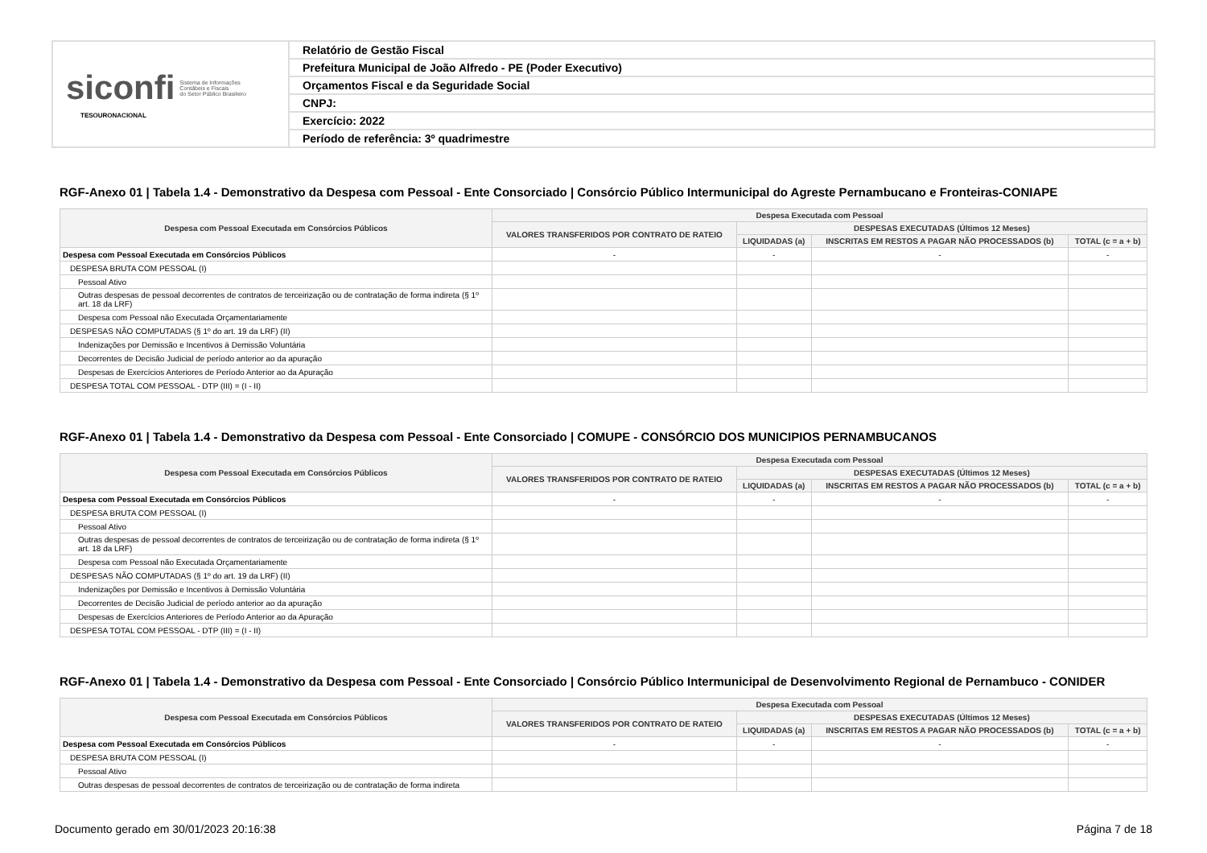| siconfi Sistema de Informações Contábeis e Fiscais do Setor Público Brasileiro TESOURONACIONAL | Relatório de Gestão Fiscal |
| | Prefeitura Municipal de João Alfredo - PE (Poder Executivo) |
| | Orçamentos Fiscal e da Seguridade Social |
| | CNPJ: |
| | Exercício: 2022 |
| | Período de referência: 3º quadrimestre |
RGF-Anexo 01 | Tabela 1.4 - Demonstrativo da Despesa com Pessoal - Ente Consorciado | Consórcio Público Intermunicipal do Agreste Pernambucano e Fronteiras-CONIAPE
| Despesa com Pessoal Executada em Consórcios Públicos | Despesa Executada com Pessoal | | | |
| --- | --- | --- | --- | --- |
| | VALORES TRANSFERIDOS POR CONTRATO DE RATEIO | DESPESAS EXECUTADAS (Últimos 12 Meses) | | |
| | | LIQUIDADAS (a) | INSCRITAS EM RESTOS A PAGAR NÃO PROCESSADOS (b) | TOTAL (c = a + b) |
| Despesa com Pessoal Executada em Consórcios Públicos | - | - | - | - |
| DESPESA BRUTA COM PESSOAL (I) | | | | |
| Pessoal Ativo | | | | |
| Outras despesas de pessoal decorrentes de contratos de terceirização ou de contratação de forma indireta (§ 1º art. 18 da LRF) | | | | |
| Despesa com Pessoal não Executada Orçamentariamente | | | | |
| DESPESAS NÃO COMPUTADAS (§ 1º do art. 19 da LRF) (II) | | | | |
| Indenizações por Demissão e Incentivos à Demissão Voluntária | | | | |
| Decorrentes de Decisão Judicial de período anterior ao da apuração | | | | |
| Despesas de Exercícios Anteriores de Período Anterior ao da Apuração | | | | |
| DESPESA TOTAL COM PESSOAL - DTP (III) = (I - II) | | | | |
RGF-Anexo 01 | Tabela 1.4 - Demonstrativo da Despesa com Pessoal - Ente Consorciado | COMUPE - CONSÓRCIO DOS MUNICIPIOS PERNAMBUCANOS
| Despesa com Pessoal Executada em Consórcios Públicos | Despesa Executada com Pessoal | | | |
| --- | --- | --- | --- | --- |
| | VALORES TRANSFERIDOS POR CONTRATO DE RATEIO | DESPESAS EXECUTADAS (Últimos 12 Meses) | | |
| | | LIQUIDADAS (a) | INSCRITAS EM RESTOS A PAGAR NÃO PROCESSADOS (b) | TOTAL (c = a + b) |
| Despesa com Pessoal Executada em Consórcios Públicos | - | - | - | - |
| DESPESA BRUTA COM PESSOAL (I) | | | | |
| Pessoal Ativo | | | | |
| Outras despesas de pessoal decorrentes de contratos de terceirização ou de contratação de forma indireta (§ 1º art. 18 da LRF) | | | | |
| Despesa com Pessoal não Executada Orçamentariamente | | | | |
| DESPESAS NÃO COMPUTADAS (§ 1º do art. 19 da LRF) (II) | | | | |
| Indenizações por Demissão e Incentivos à Demissão Voluntária | | | | |
| Decorrentes de Decisão Judicial de período anterior ao da apuração | | | | |
| Despesas de Exercícios Anteriores de Período Anterior ao da Apuração | | | | |
| DESPESA TOTAL COM PESSOAL - DTP (III) = (I - II) | | | | |
RGF-Anexo 01 | Tabela 1.4 - Demonstrativo da Despesa com Pessoal - Ente Consorciado | Consórcio Público Intermunicipal de Desenvolvimento Regional de Pernambuco - CONIDER
| Despesa com Pessoal Executada em Consórcios Públicos | Despesa Executada com Pessoal | | | |
| --- | --- | --- | --- | --- |
| | VALORES TRANSFERIDOS POR CONTRATO DE RATEIO | DESPESAS EXECUTADAS (Últimos 12 Meses) | | |
| | | LIQUIDADAS (a) | INSCRITAS EM RESTOS A PAGAR NÃO PROCESSADOS (b) | TOTAL (c = a + b) |
| Despesa com Pessoal Executada em Consórcios Públicos | - | - | - | - |
| DESPESA BRUTA COM PESSOAL (I) | | | | |
| Pessoal Ativo | | | | |
| Outras despesas de pessoal decorrentes de contratos de terceirização ou de contratação de forma indireta | | | | |
Documento gerado em 30/01/2023 20:16:38 Página 7 de 18